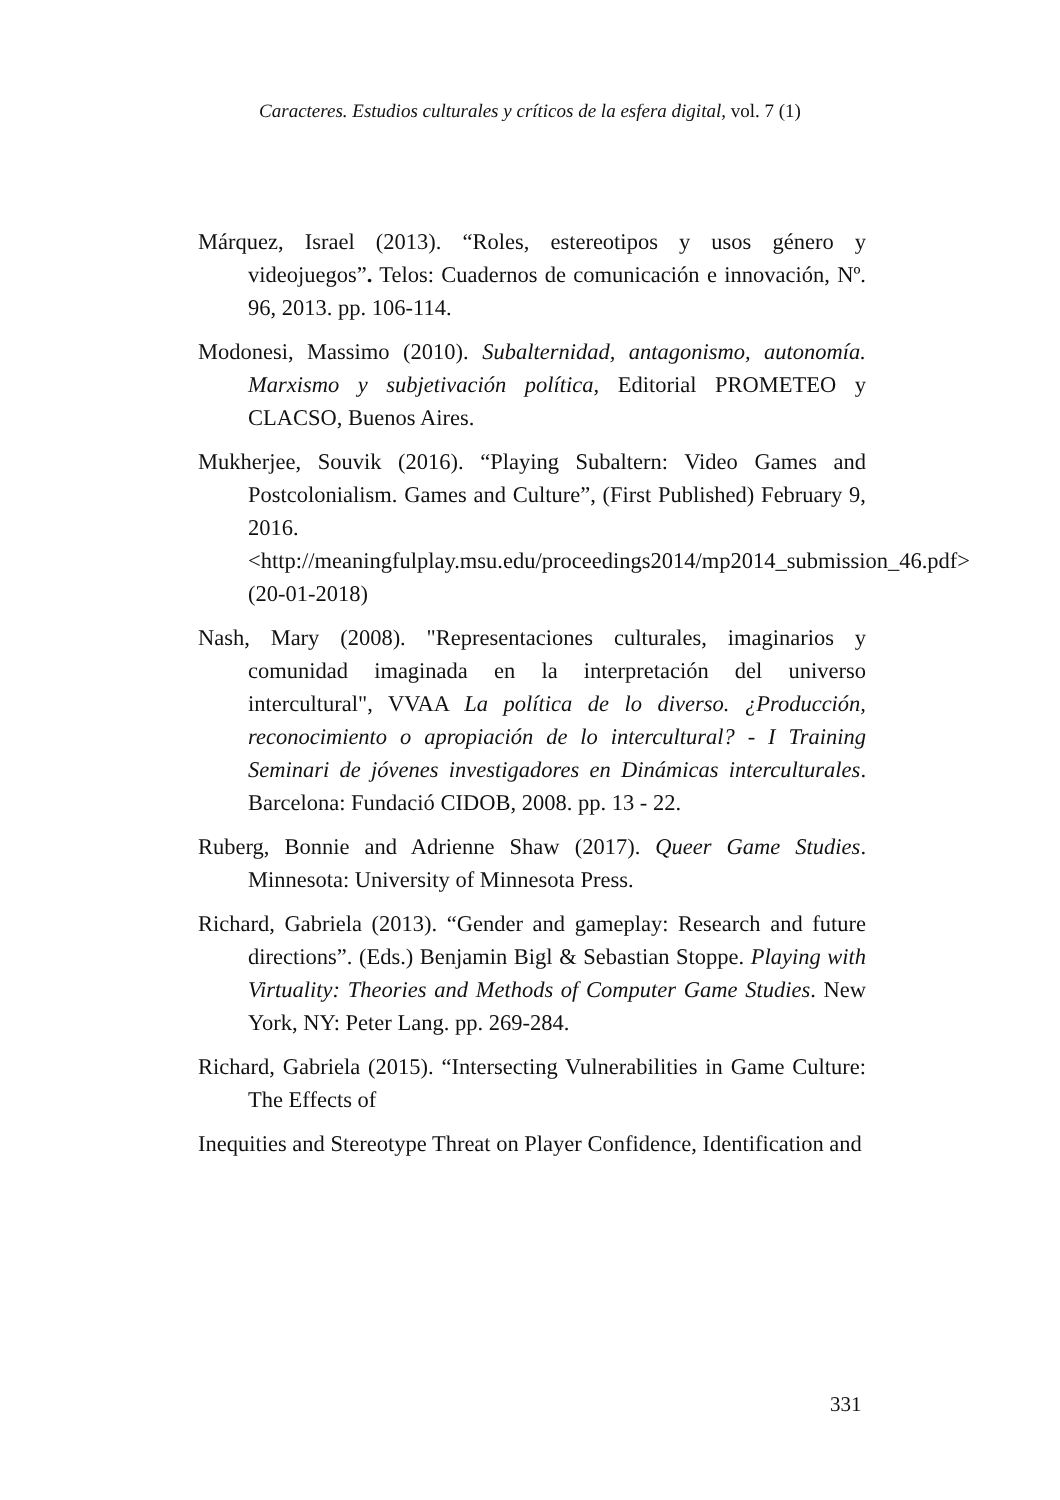Caracteres. Estudios culturales y críticos de la esfera digital, vol. 7 (1)
Márquez, Israel (2013). “Roles, estereotipos y usos género y videojuegos”. Telos: Cuadernos de comunicación e innovación, Nº. 96, 2013. pp. 106-114.
Modonesi, Massimo (2010). Subalternidad, antagonismo, autonomía. Marxismo y subjetivación política, Editorial PROMETEO y CLACSO, Buenos Aires.
Mukherjee, Souvik (2016). “Playing Subaltern: Video Games and Postcolonialism. Games and Culture”, (First Published) February 9, 2016. <http://meaningfulplay.msu.edu/proceedings2014/mp2014_submission_46.pdf> (20-01-2018)
Nash, Mary (2008). "Representaciones culturales, imaginarios y comunidad imaginada en la interpretación del universo intercultural", VVAA La política de lo diverso. ¿Producción, reconocimiento o apropiación de lo intercultural? - I Training Seminari de jóvenes investigadores en Dinámicas interculturales. Barcelona: Fundació CIDOB, 2008. pp. 13 - 22.
Ruberg, Bonnie and Adrienne Shaw (2017). Queer Game Studies. Minnesota: University of Minnesota Press.
Richard, Gabriela (2013). “Gender and gameplay: Research and future directions”. (Eds.) Benjamin Bigl & Sebastian Stoppe. Playing with Virtuality: Theories and Methods of Computer Game Studies. New York, NY: Peter Lang. pp. 269-284.
Richard, Gabriela (2015). “Intersecting Vulnerabilities in Game Culture: The Effects of
Inequities and Stereotype Threat on Player Confidence, Identification and
331